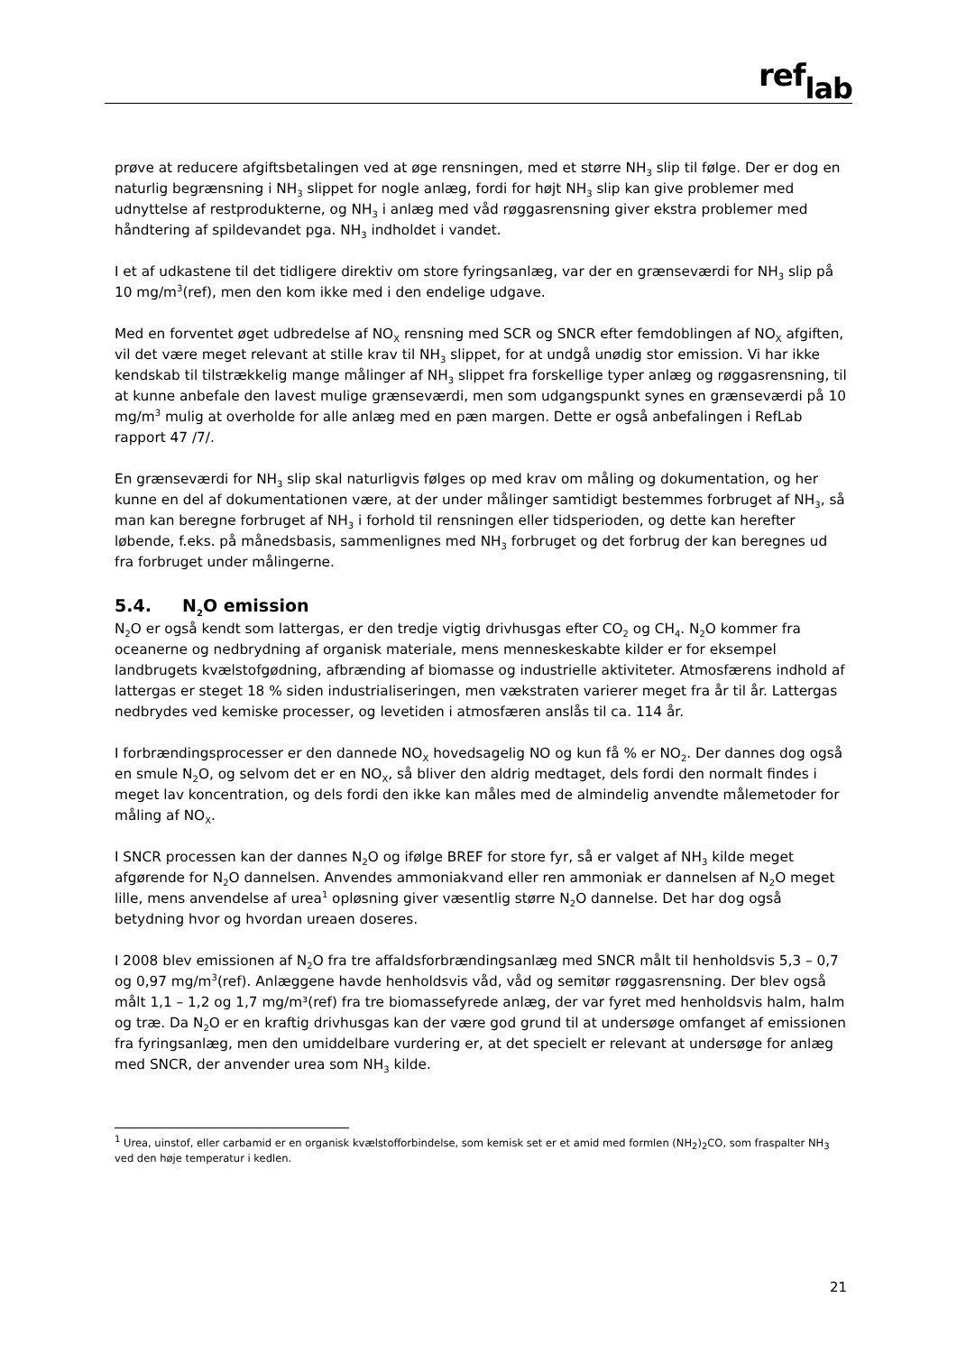ref<sub>lab</sub>
prøve at reducere afgiftsbetalingen ved at øge rensningen, med et større NH<sub>3</sub> slip til følge. Der er dog en naturlig begrænsning i NH<sub>3</sub> slippet for nogle anlæg, fordi for højt NH<sub>3</sub> slip kan give problemer med udnyttelse af restprodukterne, og NH<sub>3</sub> i anlæg med våd røggasrensning giver ekstra problemer med håndtering af spildevandet pga. NH<sub>3</sub> indholdet i vandet.
I et af udkastene til det tidligere direktiv om store fyringsanlæg, var der en grænseværdi for NH<sub>3</sub> slip på 10 mg/m<sup>3</sup>(ref), men den kom ikke med i den endelige udgave.
Med en forventet øget udbredelse af NO<sub>X</sub> rensning med SCR og SNCR efter femdoblingen af NO<sub>X</sub> afgiften, vil det være meget relevant at stille krav til NH<sub>3</sub> slippet, for at undgå unødig stor emission. Vi har ikke kendskab til tilstrækkelig mange målinger af NH<sub>3</sub> slippet fra forskellige typer anlæg og røggasrensning, til at kunne anbefale den lavest mulige grænseværdi, men som udgangspunkt synes en grænseværdi på 10 mg/m<sup>3</sup> mulig at overholde for alle anlæg med en pæn margen. Dette er også anbefalingen i RefLab rapport 47 /7/.
En grænseværdi for NH<sub>3</sub> slip skal naturligvis følges op med krav om måling og dokumentation, og her kunne en del af dokumentationen være, at der under målinger samtidigt bestemmes forbruget af NH<sub>3</sub>, så man kan beregne forbruget af NH<sub>3</sub> i forhold til rensningen eller tidsperioden, og dette kan herefter løbende, f.eks. på månedsbasis, sammenlignes med NH<sub>3</sub> forbruget og det forbrug der kan beregnes ud fra forbruget under målingerne.
5.4. N<sub>2</sub>O emission
N<sub>2</sub>O er også kendt som lattergas, er den tredje vigtig drivhusgas efter CO<sub>2</sub> og CH<sub>4</sub>. N<sub>2</sub>O kommer fra oceanerne og nedbrydning af organisk materiale, mens menneskeskabte kilder er for eksempel landbrugets kvælstofgødning, afbrænding af biomasse og industrielle aktiviteter. Atmosfærens indhold af lattergas er steget 18 % siden industrialiseringen, men vækstraten varierer meget fra år til år. Lattergas nedbrydes ved kemiske processer, og levetiden i atmosfæren anslås til ca. 114 år.
I forbrændingsprocesser er den dannede NO<sub>X</sub> hovedsagelig NO og kun få % er NO<sub>2</sub>. Der dannes dog også en smule N<sub>2</sub>O, og selvom det er en NO<sub>X</sub>, så bliver den aldrig medtaget, dels fordi den normalt findes i meget lav koncentration, og dels fordi den ikke kan måles med de almindelig anvendte målemetoder for måling af NO<sub>X</sub>.
I SNCR processen kan der dannes N<sub>2</sub>O og ifølge BREF for store fyr, så er valget af NH<sub>3</sub> kilde meget afgørende for N<sub>2</sub>O dannelsen. Anvendes ammoniakvand eller ren ammoniak er dannelsen af N<sub>2</sub>O meget lille, mens anvendelse af urea<sup>1</sup> opløsning giver væsentlig større N<sub>2</sub>O dannelse. Det har dog også betydning hvor og hvordan ureaen doseres.
I 2008 blev emissionen af N<sub>2</sub>O fra tre affaldsforbrændingsanlæg med SNCR målt til henholdsvis 5,3 – 0,7 og 0,97 mg/m<sup>3</sup>(ref). Anlæggene havde henholdsvis våd, våd og semitør røggasrensning. Der blev også målt 1,1 – 1,2 og 1,7 mg/m³(ref) fra tre biomassefyrede anlæg, der var fyret med henholdsvis halm, halm og træ. Da N<sub>2</sub>O er en kraftig drivhusgas kan der være god grund til at undersøge omfanget af emissionen fra fyringsanlæg, men den umiddelbare vurdering er, at det specielt er relevant at undersøge for anlæg med SNCR, der anvender urea som NH<sub>3</sub> kilde.
<sup>1</sup> Urea, uinstof, eller carbamid er en organisk kvælstofforbindelse, som kemisk set er et amid med formlen (NH<sub>2</sub>)<sub>2</sub>CO, som fraspalter NH<sub>3</sub> ved den høje temperatur i kedlen.
21